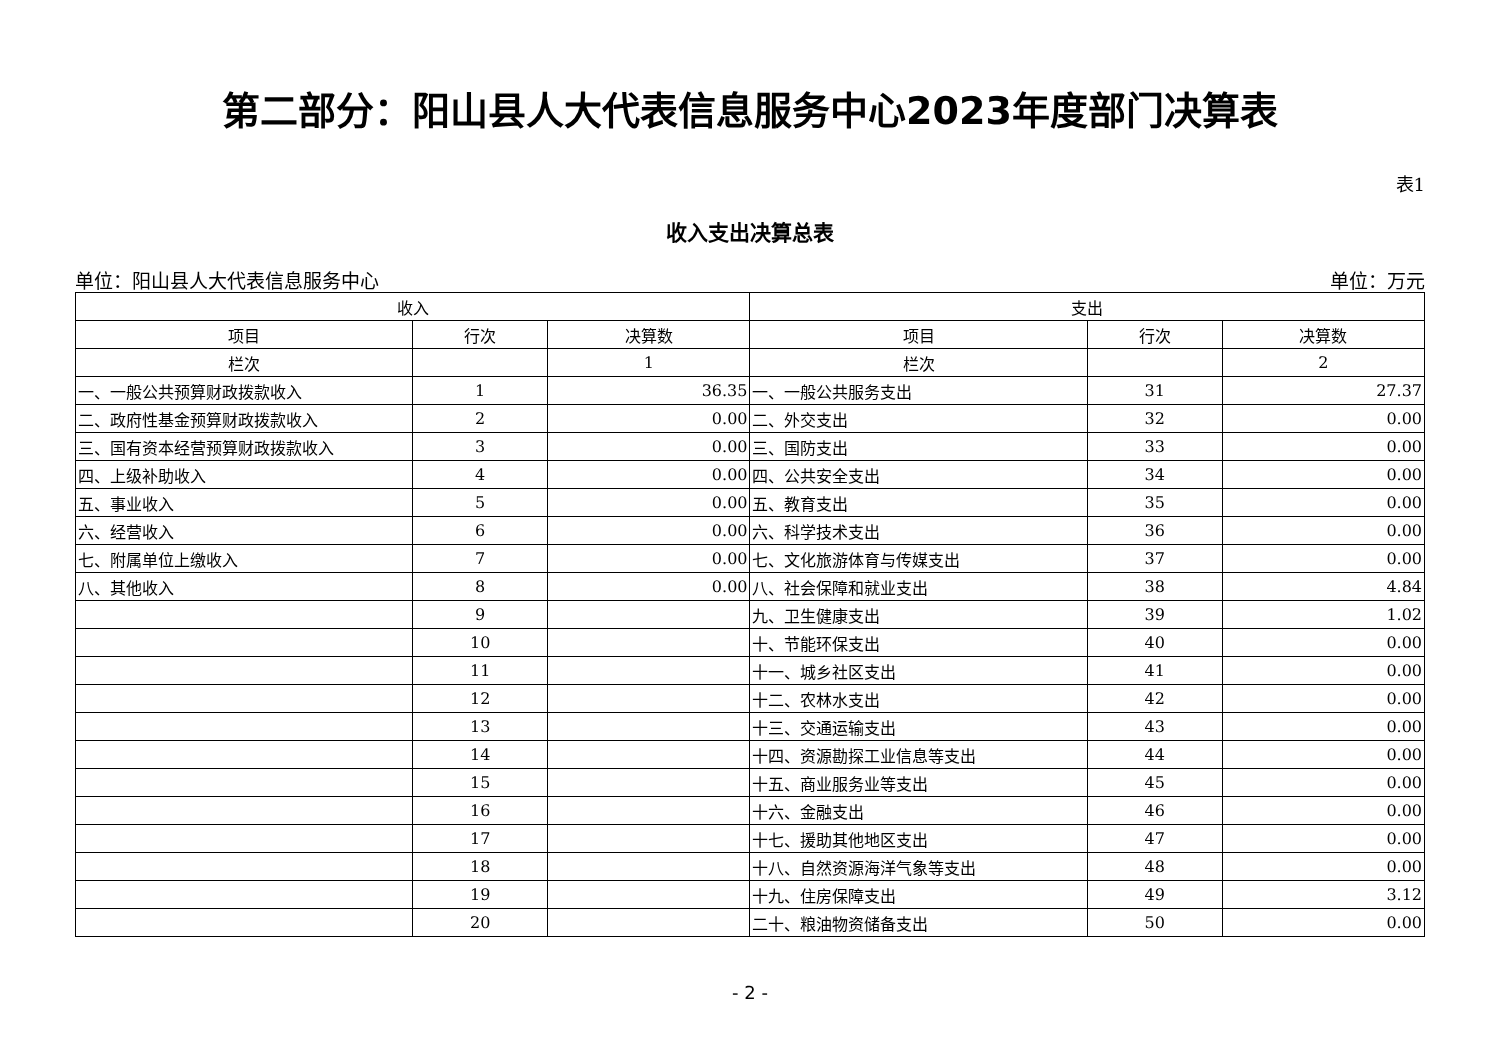第二部分：阳山县人大代表信息服务中心2023年度部门决算表
表1
收入支出决算总表
单位：阳山县人大代表信息服务中心 单位：万元
| 收入 | | | 支出 | | |
| --- | --- | --- | --- | --- | --- |
| 项目 | 行次 | 决算数 | 项目 | 行次 | 决算数 |
| 栏次 | | 1 | 栏次 | | 2 |
| 一、一般公共预算财政拨款收入 | 1 | 36.35 | 一、一般公共服务支出 | 31 | 27.37 |
| 二、政府性基金预算财政拨款收入 | 2 | 0.00 | 二、外交支出 | 32 | 0.00 |
| 三、国有资本经营预算财政拨款收入 | 3 | 0.00 | 三、国防支出 | 33 | 0.00 |
| 四、上级补助收入 | 4 | 0.00 | 四、公共安全支出 | 34 | 0.00 |
| 五、事业收入 | 5 | 0.00 | 五、教育支出 | 35 | 0.00 |
| 六、经营收入 | 6 | 0.00 | 六、科学技术支出 | 36 | 0.00 |
| 七、附属单位上缴收入 | 7 | 0.00 | 七、文化旅游体育与传媒支出 | 37 | 0.00 |
| 八、其他收入 | 8 | 0.00 | 八、社会保障和就业支出 | 38 | 4.84 |
| | 9 | | 九、卫生健康支出 | 39 | 1.02 |
| | 10 | | 十、节能环保支出 | 40 | 0.00 |
| | 11 | | 十一、城乡社区支出 | 41 | 0.00 |
| | 12 | | 十二、农林水支出 | 42 | 0.00 |
| | 13 | | 十三、交通运输支出 | 43 | 0.00 |
| | 14 | | 十四、资源勘探工业信息等支出 | 44 | 0.00 |
| | 15 | | 十五、商业服务业等支出 | 45 | 0.00 |
| | 16 | | 十六、金融支出 | 46 | 0.00 |
| | 17 | | 十七、援助其他地区支出 | 47 | 0.00 |
| | 18 | | 十八、自然资源海洋气象等支出 | 48 | 0.00 |
| | 19 | | 十九、住房保障支出 | 49 | 3.12 |
| | 20 | | 二十、粮油物资储备支出 | 50 | 0.00 |
- 2 -